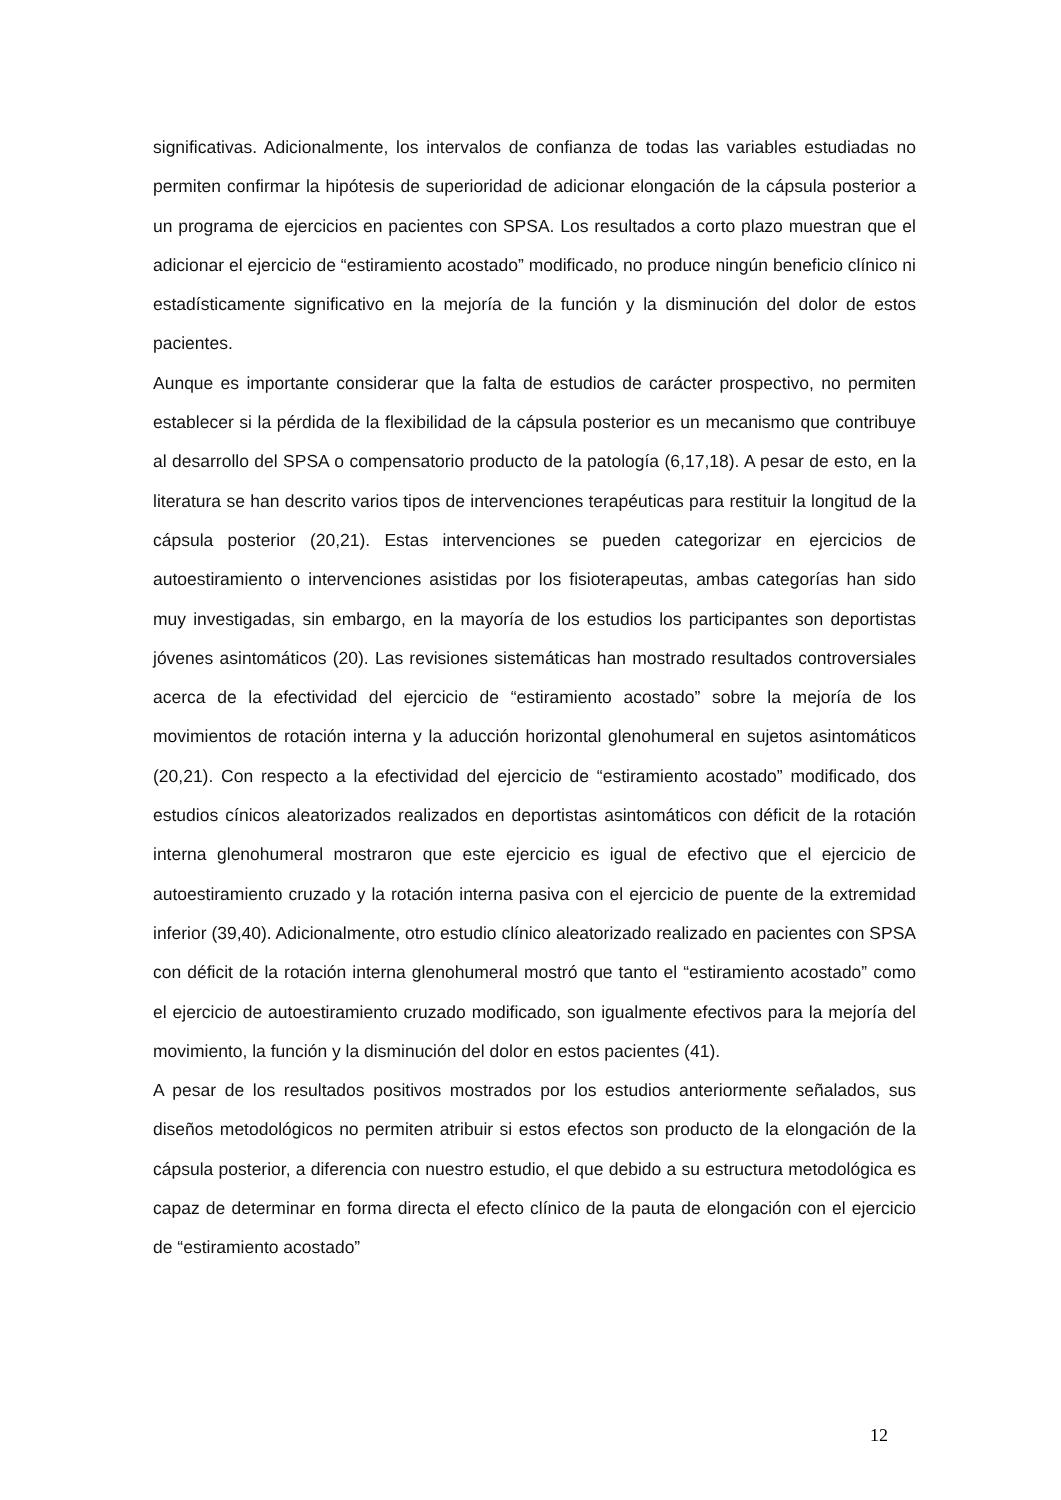significativas. Adicionalmente, los intervalos de confianza de todas las variables estudiadas no permiten confirmar la hipótesis de superioridad de adicionar elongación de la cápsula posterior a un programa de ejercicios en pacientes con SPSA. Los resultados a corto plazo muestran que el adicionar el ejercicio de “estiramiento acostado” modificado, no produce ningún beneficio clínico ni estadísticamente significativo en la mejoría de la función y la disminución del dolor de estos pacientes.
Aunque es importante considerar que la falta de estudios de carácter prospectivo, no permiten establecer si la pérdida de la flexibilidad de la cápsula posterior es un mecanismo que contribuye al desarrollo del SPSA o compensatorio producto de la patología (6,17,18). A pesar de esto, en la literatura se han descrito varios tipos de intervenciones terapéuticas para restituir la longitud de la cápsula posterior (20,21). Estas intervenciones se pueden categorizar en ejercicios de autoestiramiento o intervenciones asistidas por los fisioterapeutas, ambas categorías han sido muy investigadas, sin embargo, en la mayoría de los estudios los participantes son deportistas jóvenes asintomáticos (20). Las revisiones sistemáticas han mostrado resultados controversiales acerca de la efectividad del ejercicio de “estiramiento acostado” sobre la mejoría de los movimientos de rotación interna y la aducción horizontal glenohumeral en sujetos asintomáticos (20,21). Con respecto a la efectividad del ejercicio de “estiramiento acostado” modificado, dos estudios cínicos aleatorizados realizados en deportistas asintomáticos con déficit de la rotación interna glenohumeral mostraron que este ejercicio es igual de efectivo que el ejercicio de autoestiramiento cruzado y la rotación interna pasiva con el ejercicio de puente de la extremidad inferior (39,40). Adicionalmente, otro estudio clínico aleatorizado realizado en pacientes con SPSA con déficit de la rotación interna glenohumeral mostró que tanto el “estiramiento acostado” como el ejercicio de autoestiramiento cruzado modificado, son igualmente efectivos para la mejoría del movimiento, la función y la disminución del dolor en estos pacientes (41).
A pesar de los resultados positivos mostrados por los estudios anteriormente señalados, sus diseños metodológicos no permiten atribuir si estos efectos son producto de la elongación de la cápsula posterior, a diferencia con nuestro estudio, el que debido a su estructura metodológica es capaz de determinar en forma directa el efecto clínico de la pauta de elongación con el ejercicio de “estiramiento acostado”
12